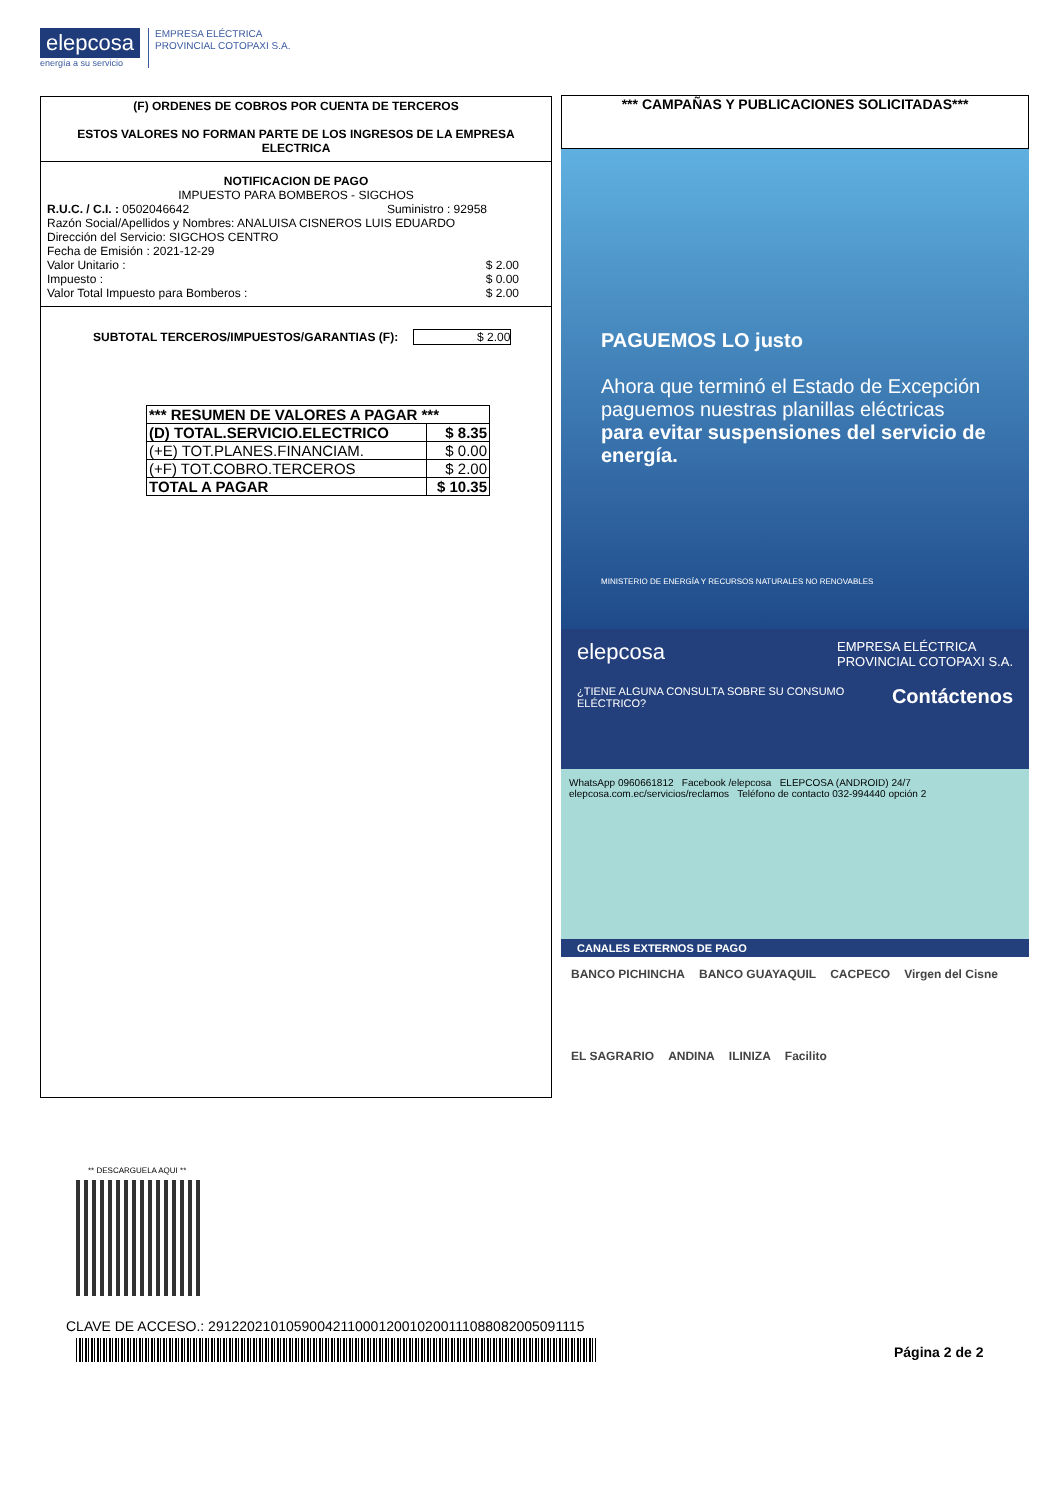elepcosa
energía a su servicio
EMPRESA ELÉCTRICA
PROVINCIAL COTOPAXI S.A.
(F) ORDENES DE COBROS POR CUENTA DE TERCEROS
ESTOS VALORES NO FORMAN PARTE DE LOS INGRESOS DE LA EMPRESA ELECTRICA
NOTIFICACION DE PAGO
IMPUESTO PARA BOMBEROS - SIGCHOS
R.U.C. / C.I. : 0502046642 Suministro : 92958
Razón Social/Apellidos y Nombres: ANALUISA CISNEROS LUIS EDUARDO
Dirección del Servicio: SIGCHOS CENTRO
Fecha de Emisión : 2021-12-29
Valor Unitario : $ 2.00
Impuesto : $ 0.00
Valor Total Impuesto para Bomberos : $ 2.00
SUBTOTAL TERCEROS/IMPUESTOS/GARANTIAS (F): $ 2.00
| *** RESUMEN DE VALORES A PAGAR *** | |
| --- | --- |
| (D) TOTAL.SERVICIO.ELECTRICO | $ 8.35 |
| (+E) TOT.PLANES.FINANCIAM. | $ 0.00 |
| (+F) TOT.COBRO.TERCEROS | $ 2.00 |
| TOTAL A PAGAR | $ 10.35 |
*** CAMPAÑAS Y PUBLICACIONES SOLICITADAS***
PAGUEMOS LO justo
Ahora que terminó el Estado de Excepción paguemos nuestras planillas eléctricas para evitar suspensiones del servicio de energía.
MINISTERIO DE ENERGÍA Y RECURSOS NATURALES NO RENOVABLES
elepcosa EMPRESA ELÉCTRICA
PROVINCIAL COTOPAXI S.A.
¿TIENE ALGUNA CONSULTA SOBRE SU CONSUMO ELÉCTRICO? Contáctenos
WhatsApp 0960661812 Facebook /elepcosa ELEPCOSA (ANDROID) 24/7 elepcosa.com.ec/servicios/reclamos Teléfono de contacto 032-994440 opción 2
CANALES EXTERNOS DE PAGO
BANCO PICHINCHA BANCO GUAYAQUIL CACPECO Virgen del Cisne EL SAGRARIO ANDINA ILINIZA Facilito
** DESCARGUELA AQUI **
CLAVE DE ACCESO.: 2912202101059004211000120010200111088082005091115
Página 2 de 2